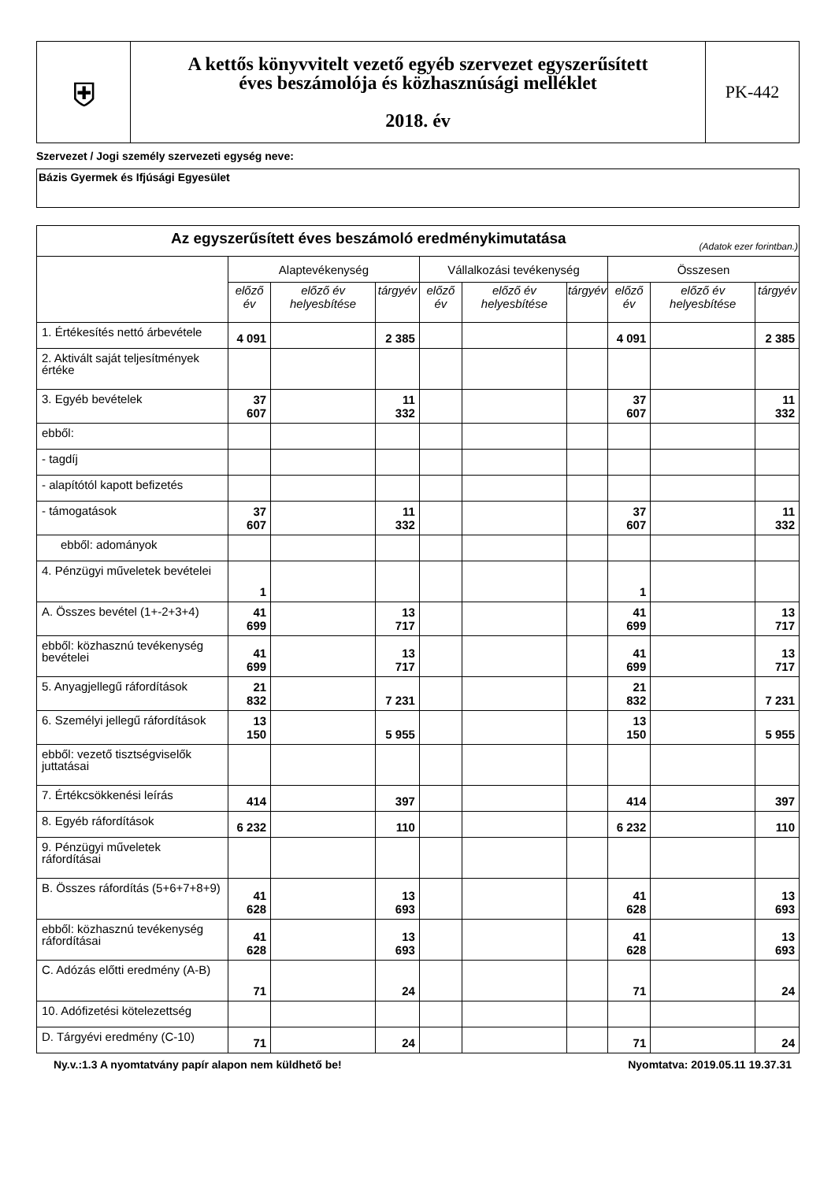| ⛨ | A kettős könyvvitelt vezető egyéb szervezet egyszerűsített éves beszámolója és közhasznúsági melléklet 2018. év | PK-442 |
Szervezet / Jogi személy szervezeti egység neve:
Bázis Gyermek és Ifjúsági Egyesület
| Az egyszerűsített éves beszámoló eredménykimutatása (Adatok ezer forintban.) | | | | | | | | | |
| --- | --- | --- | --- | --- | --- | --- | --- | --- | --- |
| | Alaptevékenység | | | Vállalkozási tevékenység | | | Összesen | | |
| | előző év | előző év helyesbítése | tárgyév | előző év | előző év helyesbítése | tárgyév | előző év | előző év helyesbítése | tárgyév |
| 1. Értékesítés nettó árbevétele | 4 091 | | 2 385 | | | | 4 091 | | 2 385 |
| 2. Aktivált saját teljesítmények értéke | | | | | | | | | |
| 3. Egyéb bevételek | 37 607 | | 11 332 | | | | 37 607 | | 11 332 |
| ebből: | | | | | | | | | |
| - tagdíj | | | | | | | | | |
| - alapítótól kapott befizetés | | | | | | | | | |
| - támogatások | 37 607 | | 11 332 | | | | 37 607 | | 11 332 |
| ebből: adományok | | | | | | | | | |
| 4. Pénzügyi műveletek bevételei | 1 | | | | | | 1 | | |
| A. Összes bevétel (1+-2+3+4) | 41 699 | | 13 717 | | | | 41 699 | | 13 717 |
| ebből: közhasznú tevékenység bevételei | 41 699 | | 13 717 | | | | 41 699 | | 13 717 |
| 5. Anyagjellegű ráfordítások | 21 832 | | 7 231 | | | | 21 832 | | 7 231 |
| 6. Személyi jellegű ráfordítások | 13 150 | | 5 955 | | | | 13 150 | | 5 955 |
| ebből: vezető tisztségviselők juttatásai | | | | | | | | | |
| 7. Értékcsökkenési leírás | 414 | | 397 | | | | 414 | | 397 |
| 8. Egyéb ráfordítások | 6 232 | | 110 | | | | 6 232 | | 110 |
| 9. Pénzügyi műveletek ráfordításai | | | | | | | | | |
| B. Összes ráfordítás (5+6+7+8+9) | 41 628 | | 13 693 | | | | 41 628 | | 13 693 |
| ebből: közhasznú tevékenység ráfordításai | 41 628 | | 13 693 | | | | 41 628 | | 13 693 |
| C. Adózás előtti eredmény (A-B) | 71 | | 24 | | | | 71 | | 24 |
| 10. Adófizetési kötelezettség | | | | | | | | | |
| D. Tárgyévi eredmény (C-10) | 71 | | 24 | | | | 71 | | 24 |
Ny.v.:1.3 A nyomtatvány papír alapon nem küldhető be! Nyomtatva: 2019.05.11 19.37.31